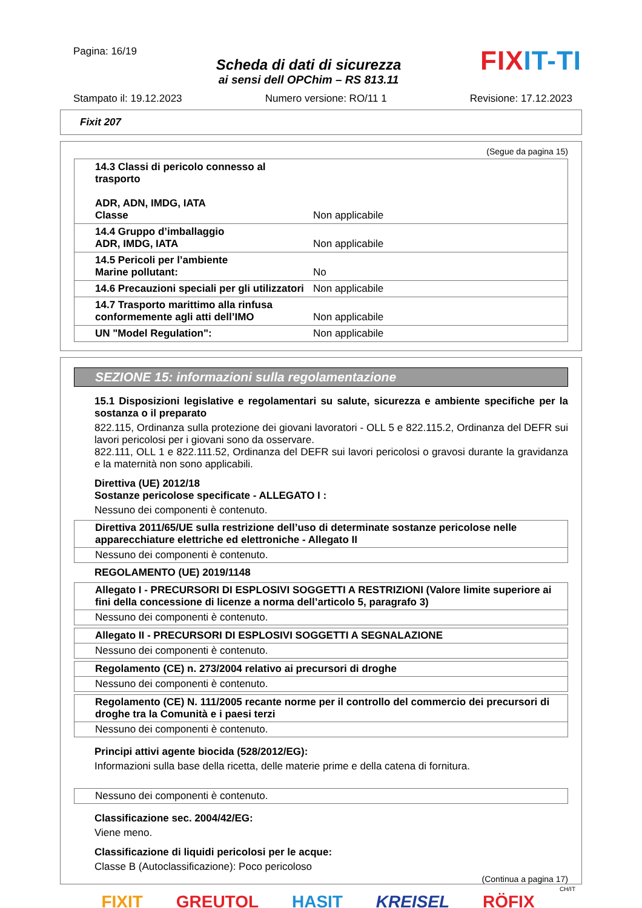Pagina: 16/19
Scheda di dati di sicurezza
ai sensi dell OPChim – RS 813.11
FIXIT-TI
Stampato il: 19.12.2023 Numero versione: RO/11 1 Revisione: 17.12.2023
Fixit 207
(Segue da pagina 15)
| 14.3 Classi di pericolo connesso al trasporto ADR, ADN, IMDG, IATA Classe | Non applicabile |
| 14.4 Gruppo d’imballaggio ADR, IMDG, IATA | Non applicabile |
| 14.5 Pericoli per l’ambiente Marine pollutant: | No |
| 14.6 Precauzioni speciali per gli utilizzatori | Non applicabile |
| 14.7 Trasporto marittimo alla rinfusa conformemente agli atti dell’IMO | Non applicabile |
| UN "Model Regulation": | Non applicabile |
SEZIONE 15: informazioni sulla regolamentazione
15.1 Disposizioni legislative e regolamentari su salute, sicurezza e ambiente specifiche per la sostanza o il preparato
822.115, Ordinanza sulla protezione dei giovani lavoratori - OLL 5 e 822.115.2, Ordinanza del DEFR sui lavori pericolosi per i giovani sono da osservare.
822.111, OLL 1 e 822.111.52, Ordinanza del DEFR sui lavori pericolosi o gravosi durante la gravidanza e la maternità non sono applicabili.
Direttiva (UE) 2012/18
Sostanze pericolose specificate - ALLEGATO I :
Nessuno dei componenti è contenuto.
Direttiva 2011/65/UE sulla restrizione dell’uso di determinate sostanze pericolose nelle apparecchiature elettriche ed elettroniche - Allegato II
Nessuno dei componenti è contenuto.
REGOLAMENTO (UE) 2019/1148
Allegato I - PRECURSORI DI ESPLOSIVI SOGGETTI A RESTRIZIONI (Valore limite superiore ai fini della concessione di licenze a norma dell’articolo 5, paragrafo 3)
Nessuno dei componenti è contenuto.
Allegato II - PRECURSORI DI ESPLOSIVI SOGGETTI A SEGNALAZIONE
Nessuno dei componenti è contenuto.
Regolamento (CE) n. 273/2004 relativo ai precursori di droghe
Nessuno dei componenti è contenuto.
Regolamento (CE) N. 111/2005 recante norme per il controllo del commercio dei precursori di droghe tra la Comunità e i paesi terzi
Nessuno dei componenti è contenuto.
Principi attivi agente biocida (528/2012/EG):
Informazioni sulla base della ricetta, delle materie prime e della catena di fornitura.
Nessuno dei componenti è contenuto.
Classificazione sec. 2004/42/EG:
Viene meno.
Classificazione di liquidi pericolosi per le acque:
Classe B (Autoclassificazione): Poco pericoloso
(Continua a pagina 17)
CH/IT
FIXIT GREUTOL HASIT KREISEL RÖFIX